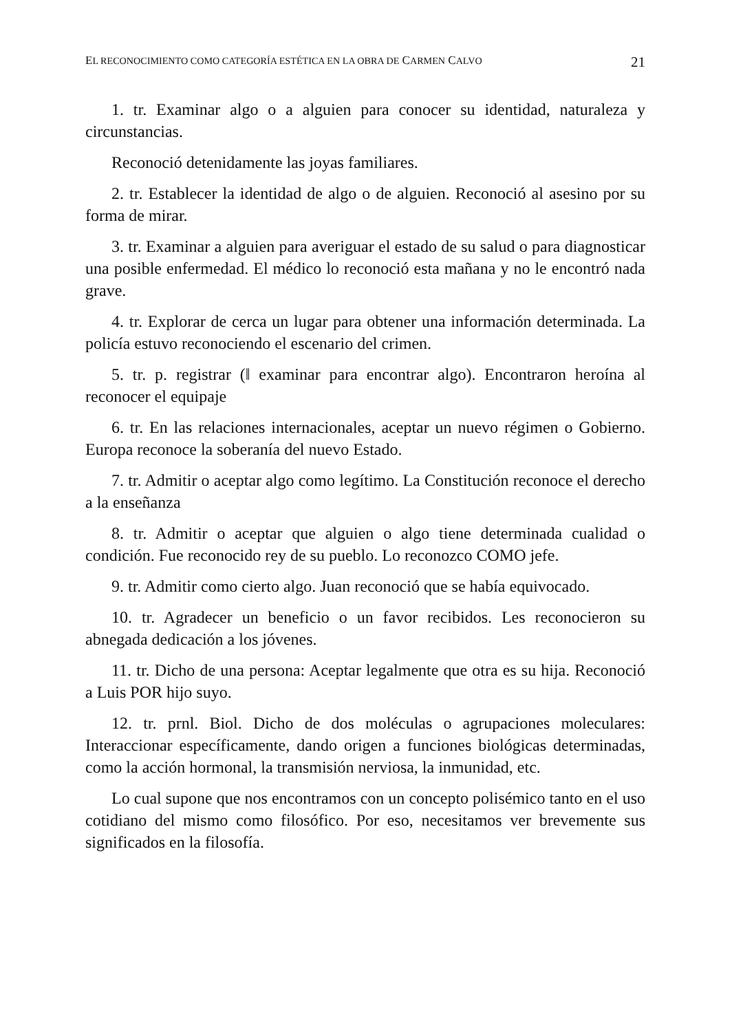EL RECONOCIMIENTO COMO CATEGORÍA ESTÉTICA EN LA OBRA DE CARMEN CALVO 21
1. tr. Examinar algo o a alguien para conocer su identidad, naturaleza y circunstancias.
Reconoció detenidamente las joyas familiares.
2. tr. Establecer la identidad de algo o de alguien. Reconoció al asesino por su forma de mirar.
3. tr. Examinar a alguien para averiguar el estado de su salud o para diagnosticar una posible enfermedad. El médico lo reconoció esta mañana y no le encontró nada grave.
4. tr. Explorar de cerca un lugar para obtener una información determinada. La policía estuvo reconociendo el escenario del crimen.
5. tr. p. registrar (‖ examinar para encontrar algo). Encontraron heroína al reconocer el equipaje
6. tr. En las relaciones internacionales, aceptar un nuevo régimen o Gobierno. Europa reconoce la soberanía del nuevo Estado.
7. tr. Admitir o aceptar algo como legítimo. La Constitución reconoce el derecho a la enseñanza
8. tr. Admitir o aceptar que alguien o algo tiene determinada cualidad o condición. Fue reconocido rey de su pueblo. Lo reconozco COMO jefe.
9. tr. Admitir como cierto algo. Juan reconoció que se había equivocado.
10. tr. Agradecer un beneficio o un favor recibidos. Les reconocieron su abnegada dedicación a los jóvenes.
11. tr. Dicho de una persona: Aceptar legalmente que otra es su hija. Reconoció a Luis POR hijo suyo.
12. tr. prnl. Biol. Dicho de dos moléculas o agrupaciones moleculares: Interaccionar específicamente, dando origen a funciones biológicas determinadas, como la acción hormonal, la transmisión nerviosa, la inmunidad, etc.
Lo cual supone que nos encontramos con un concepto polisémico tanto en el uso cotidiano del mismo como filosófico. Por eso, necesitamos ver brevemente sus significados en la filosofía.